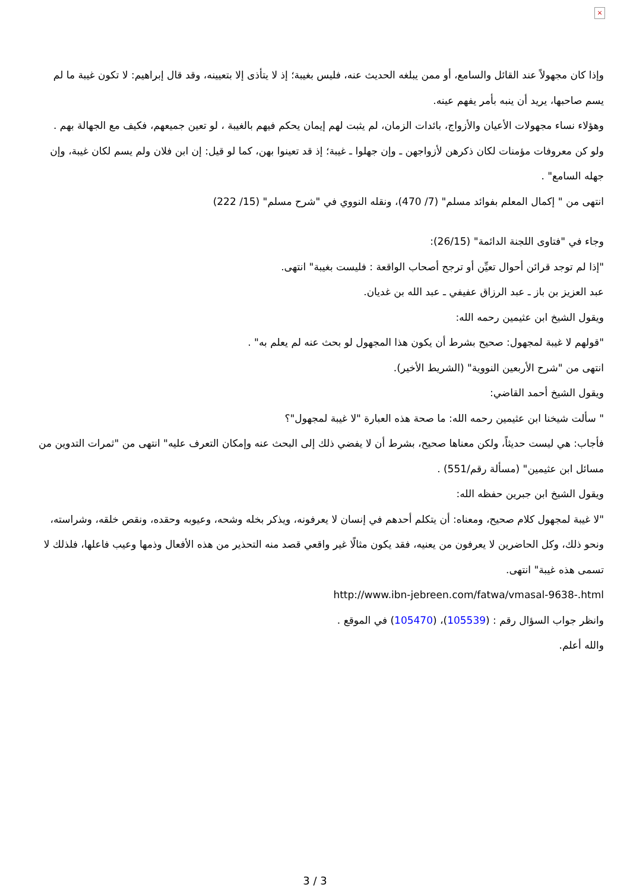×
وإذا كان مجهولاً عند القائل والسامع، أو ممن يبلغه الحديث عنه، فليس بغيبة؛ إذ لا يتأذى إلا بتعيينه، وقد قال إبراهيم: لا تكون غيبة ما لم يسم صاحبها، يريد أن ينبه بأمر يفهم عينه.
وهؤلاء نساء مجهولات الأعيان والأزواج، بائدات الزمان، لم يثبت لهم إيمان يحكم فيهم بالغيبة ، لو تعين جميعهم، فكيف مع الجهالة بهم .
ولو كن معروفات مؤمنات لكان ذكرهن لأزواجهن ـ وإن جهلوا ـ غيبة؛ إذ قد تعينوا بهن، كما لو قيل: إن ابن فلان ولم يسم لكان غيبة، وإن جهله السامع" .
انتهى من " إكمال المعلم بفوائد مسلم" (7/ 470)، ونقله النووي في "شرح مسلم" (15/ 222)
وجاء في "فتاوى اللجنة الدائمة" (26/15):
"إذا لم توجد قرائن أحوال تعيِّن أو ترجح أصحاب الواقعة : فليست بغيبة" انتهى.
عبد العزيز بن باز ـ عبد الرزاق عفيفي ـ عبد الله بن غديان.
ويقول الشيخ ابن عثيمين رحمه الله:
"قولهم لا غيبة لمجهول: صحيح بشرط أن يكون هذا المجهول لو بحث عنه لم يعلم به" .
انتهى من "شرح الأربعين النووية" (الشريط الأخير).
ويقول الشيخ أحمد القاضي:
" سألت شيخنا ابن عثيمين رحمه الله: ما صحة هذه العبارة "لا غيبة لمجهول"؟
فأجاب: هي ليست حديثاً، ولكن معناها صحيح، بشرط أن لا يفضي ذلك إلى البحث عنه وإمكان التعرف عليه" انتهى من "ثمرات التدوين من مسائل ابن عثيمين" (مسألة رقم/551) .
ويقول الشيخ ابن جبرين حفظه الله:
"لا غيبة لمجهول كلام صحيح، ومعناه: أن يتكلم أحدهم في إنسان لا يعرفونه، ويذكر بخله وشحه، وعيوبه وحقده، ونقص خلقه، وشراسته، ونحو ذلك، وكل الحاضرين لا يعرفون من يعنيه، فقد يكون مثالًا غير واقعي قصد منه التحذير من هذه الأفعال وذمها وعيب فاعلها، فلذلك لا تسمى هذه غيبة" انتهى.
http://www.ibn-jebreen.com/fatwa/vmasal-9638-.html
وانظر جواب السؤال رقم : (105539)، (105470) في الموقع .
والله أعلم.
3 / 3